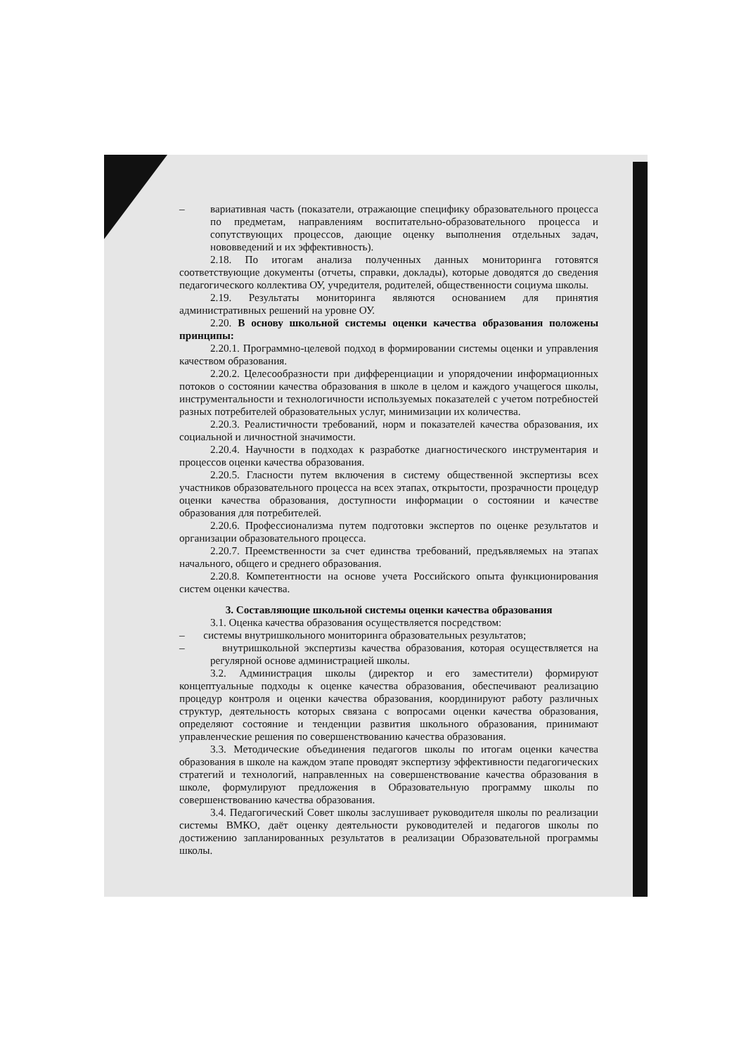– вариативная часть (показатели, отражающие специфику образовательного процесса по предметам, направлениям воспитательно-образовательного процесса и сопутствующих процессов, дающие оценку выполнения отдельных задач, нововведений и их эффективность).
2.18. По итогам анализа полученных данных мониторинга готовятся соответствующие документы (отчеты, справки, доклады), которые доводятся до сведения педагогического коллектива ОУ, учредителя, родителей, общественности социума школы.
2.19. Результаты мониторинга являются основанием для принятия административных решений на уровне ОУ.
2.20. В основу школьной системы оценки качества образования положены принципы:
2.20.1. Программно-целевой подход в формировании системы оценки и управления качеством образования.
2.20.2. Целесообразности при дифференциации и упорядочении информационных потоков о состоянии качества образования в школе в целом и каждого учащегося школы, инструментальности и технологичности используемых показателей с учетом потребностей разных потребителей образовательных услуг, минимизации их количества.
2.20.3. Реалистичности требований, норм и показателей качества образования, их социальной и личностной значимости.
2.20.4. Научности в подходах к разработке диагностического инструментария и процессов оценки качества образования.
2.20.5. Гласности путем включения в систему общественной экспертизы всех участников образовательного процесса на всех этапах, открытости, прозрачности процедур оценки качества образования, доступности информации о состоянии и качестве образования для потребителей.
2.20.6. Профессионализма путем подготовки экспертов по оценке результатов и организации образовательного процесса.
2.20.7. Преемственности за счет единства требований, предъявляемых на этапах начального, общего и среднего образования.
2.20.8. Компетентности на основе учета Российского опыта функционирования систем оценки качества.
3. Составляющие школьной системы оценки качества образования
3.1. Оценка качества образования осуществляется посредством:
– системы внутришкольного мониторинга образовательных результатов;
– внутришкольной экспертизы качества образования, которая осуществляется на регулярной основе администрацией школы.
3.2. Администрация школы (директор и его заместители) формируют концептуальные подходы к оценке качества образования, обеспечивают реализацию процедур контроля и оценки качества образования, координируют работу различных структур, деятельность которых связана с вопросами оценки качества образования, определяют состояние и тенденции развития школьного образования, принимают управленческие решения по совершенствованию качества образования.
3.3. Методические объединения педагогов школы по итогам оценки качества образования в школе на каждом этапе проводят экспертизу эффективности педагогических стратегий и технологий, направленных на совершенствование качества образования в школе, формулируют предложения в Образовательную программу школы по совершенствованию качества образования.
3.4. Педагогический Совет школы заслушивает руководителя школы по реализации системы ВМКО, даёт оценку деятельности руководителей и педагогов школы по достижению запланированных результатов в реализации Образовательной программы школы.